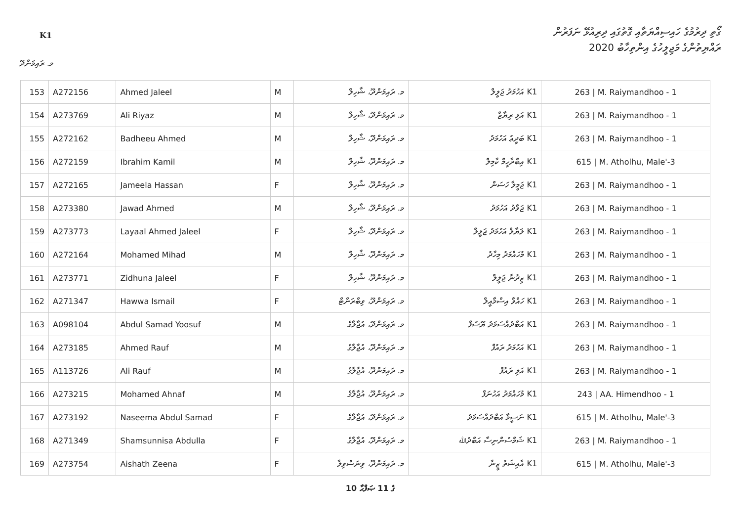K1
ގޯތި ދިރުމުގެ ހައިސިއްޔަތާއި ގޮތުގައި ދިރިއުޅޭ ނަފަރުން
ރައްޔިތުންގެ މަޖިލީހުގެ އިންތިހާބު 2020
މ. ރައިމަންދޫ
| 153 | A272156 | Ahmed Jaleel | M | މ. ރައިމަންދޫ، ޝާހިލް | K1 އަހުމަދު ޖަލީލް | 263 / M. Raiymandhoo - 1 |
| 154 | A273769 | Ali Riyaz | M | މ. ރައިމަންދޫ، ޝާހިލް | K1 އަލި ރިޔާޒް | 263 / M. Raiymandhoo - 1 |
| 155 | A272162 | Badheeu Ahmed | M | މ. ރައިމަންދޫ، ޝާހިލް | K1 ބަދީޢު އަހުމަދު | 263 / M. Raiymandhoo - 1 |
| 156 | A272159 | Ibrahim Kamil | M | މ. ރައިމަންދޫ، ޝާހިލް | K1 އިބްރާހީމް ކާމިލް | 615 / M. Atholhu, Male'-3 |
| 157 | A272165 | Jameela Hassan | F | މ. ރައިމަންދޫ، ޝާހިލް | K1 ޖަމީލާ ހަސަން | 263 / M. Raiymandhoo - 1 |
| 158 | A273380 | Jawad Ahmed | M | މ. ރައިމަންދޫ، ޝާހިލް | K1 ޖަވާދު އަހުމަދު | 263 / M. Raiymandhoo - 1 |
| 159 | A273773 | Layaal Ahmed Jaleel | F | މ. ރައިމަންދޫ، ޝާހިލް | K1 ލަޔާލް އަހުމަދު ޖަލީލް | 263 / M. Raiymandhoo - 1 |
| 160 | A272164 | Mohamed Mihad | M | މ. ރައިމަންދޫ، ޝާހިލް | K1 މުހައްމަދު މިހާދު | 263 / M. Raiymandhoo - 1 |
| 161 | A273771 | Zidhuna Jaleel | F | މ. ރައިމަންދޫ، ޝާހިލް | K1 ޒިދުނާ ޖަލީލް | 263 / M. Raiymandhoo - 1 |
| 162 | A271347 | Hawwa Ismail | F | މ. ރައިމަންދޫ، ވިބްރަންޓް | K1 ހައްވާ އިސްމާއީލް | 263 / M. Raiymandhoo - 1 |
| 163 | A098104 | Abdul Samad Yoosuf | M | މ. ރައިމަންދޫ، އުޖާލާގެ | K1 އަބްދުއްސަމަދު ޔޫސުފް | 263 / M. Raiymandhoo - 1 |
| 164 | A273185 | Ahmed Rauf | M | މ. ރައިމަންދޫ، އުޖާލާގެ | K1 އަހުމަދު ރައުފް | 263 / M. Raiymandhoo - 1 |
| 165 | A113726 | Ali Rauf | M | މ. ރައިމަންދޫ، އުޖާލާގެ | K1 އަލި ރައުފް | 263 / M. Raiymandhoo - 1 |
| 166 | A273215 | Mohamed Ahnaf | M | މ. ރައިމަންދޫ، އުޖާލާގެ | K1 މުހައްމަދު އަހުނަފް | 243 / AA. Himendhoo - 1 |
| 167 | A273192 | Naseema Abdul Samad | F | މ. ރައިމަންދޫ، އުޖާލާގެ | K1 ނަސީމާ އަބްދުއްސަމަދު | 615 / M. Atholhu, Male'-3 |
| 168 | A271349 | Shamsunnisa Abdulla | F | މ. ރައިމަންދޫ، އުޖާލާގެ | K1 ޝަމްސުންނިސާ އަބްދުﷲ | 263 / M. Raiymandhoo - 1 |
| 169 | A273754 | Aishath Zeena | F | މ. ރައިމަންދޫ، ވިނަސްވިލާ | K1 އާއިޝަތު ޒީނާ | 615 / M. Atholhu, Male'-3 |
10 ގެ 11 ޞަފްޙާ